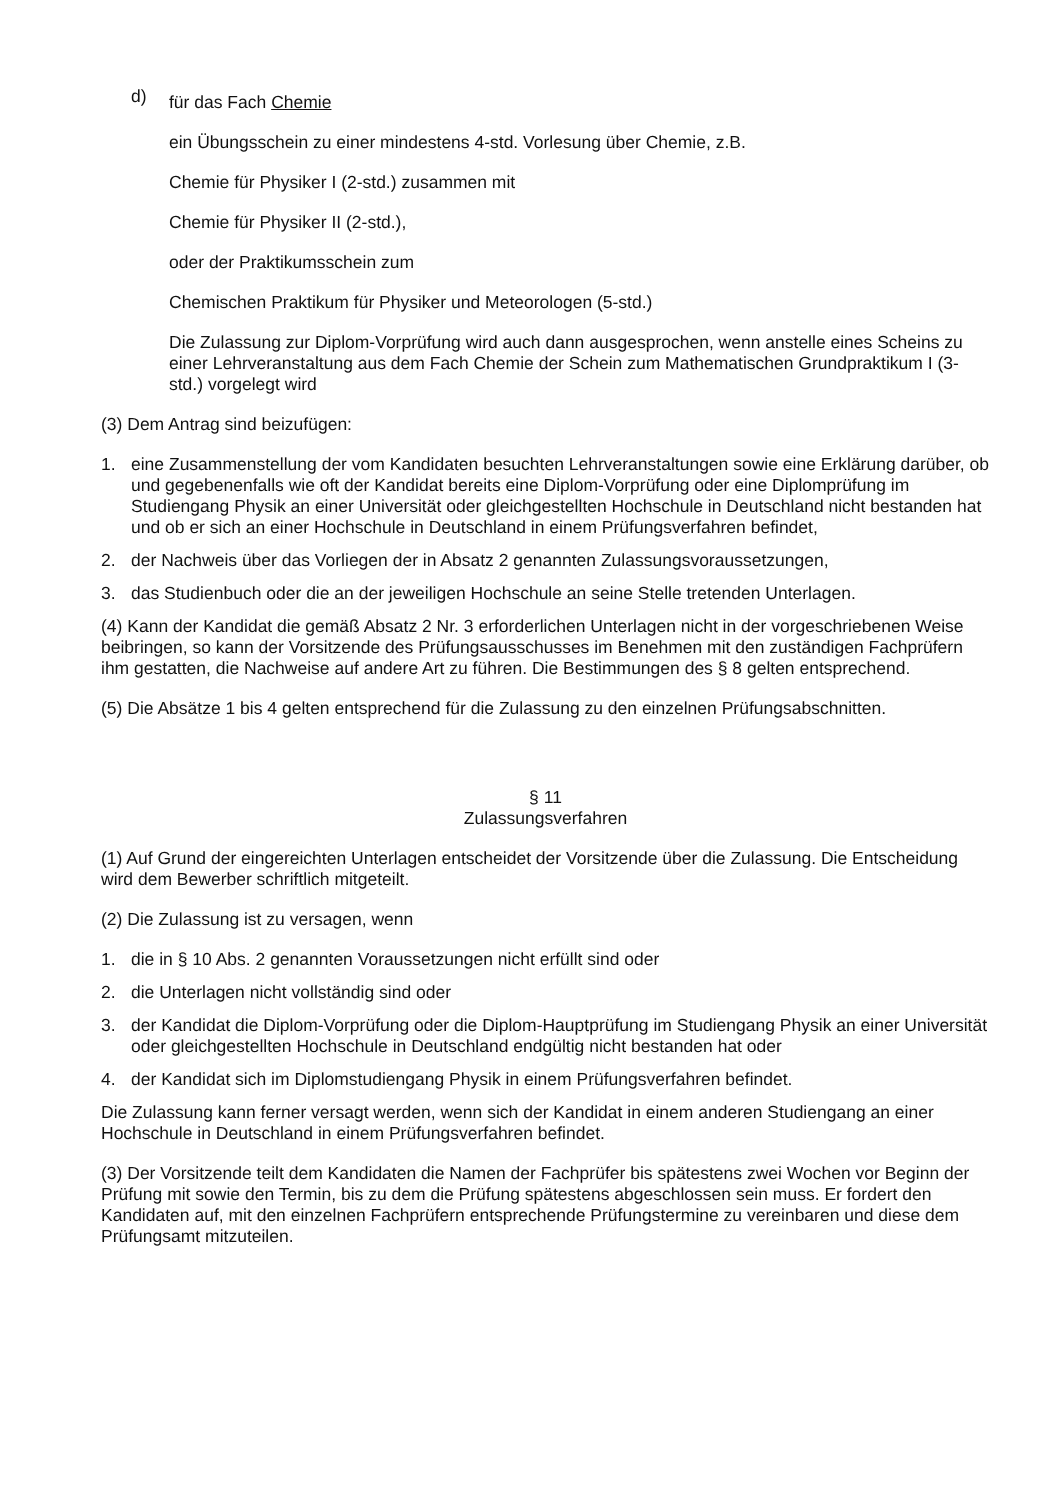d) für das Fach Chemie
ein Übungsschein zu einer mindestens 4-std. Vorlesung über Chemie, z.B.
Chemie für Physiker I (2-std.) zusammen mit
Chemie für Physiker II (2-std.),
oder der Praktikumsschein zum
Chemischen Praktikum für Physiker und Meteorologen (5-std.)
Die Zulassung zur Diplom-Vorprüfung wird auch dann ausgesprochen, wenn anstelle eines Scheins zu einer Lehrveranstaltung aus dem Fach Chemie der Schein zum Mathematischen Grundpraktikum I (3-std.) vorgelegt wird
(3) Dem Antrag sind beizufügen:
1. eine Zusammenstellung der vom Kandidaten besuchten Lehrveranstaltungen sowie eine Erklärung darüber, ob und gegebenenfalls wie oft der Kandidat bereits eine Diplom-Vorprüfung oder eine Diplomprüfung im Studiengang Physik an einer Universität oder gleichgestellten Hochschule in Deutschland nicht bestanden hat und ob er sich an einer Hochschule in Deutschland in einem Prüfungsverfahren befindet,
2. der Nachweis über das Vorliegen der in Absatz 2 genannten Zulassungsvoraussetzungen,
3. das Studienbuch oder die an der jeweiligen Hochschule an seine Stelle tretenden Unterlagen.
(4) Kann der Kandidat die gemäß Absatz 2 Nr. 3 erforderlichen Unterlagen nicht in der vorgeschriebenen Weise beibringen, so kann der Vorsitzende des Prüfungsausschusses im Benehmen mit den zuständigen Fachprüfern ihm gestatten, die Nachweise auf andere Art zu führen. Die Bestimmungen des § 8 gelten entsprechend.
(5) Die Absätze 1 bis 4 gelten entsprechend für die Zulassung zu den einzelnen Prüfungsabschnitten.
§ 11
Zulassungsverfahren
(1) Auf Grund der eingereichten Unterlagen entscheidet der Vorsitzende über die Zulassung. Die Entscheidung wird dem Bewerber schriftlich mitgeteilt.
(2) Die Zulassung ist zu versagen, wenn
1. die in § 10 Abs. 2 genannten Voraussetzungen nicht erfüllt sind oder
2. die Unterlagen nicht vollständig sind oder
3. der Kandidat die Diplom-Vorprüfung oder die Diplom-Hauptprüfung im Studiengang Physik an einer Universität oder gleichgestellten Hochschule in Deutschland endgültig nicht bestanden hat oder
4. der Kandidat sich im Diplomstudiengang Physik in einem Prüfungsverfahren befindet.
Die Zulassung kann ferner versagt werden, wenn sich der Kandidat in einem anderen Studiengang an einer Hochschule in Deutschland in einem Prüfungsverfahren befindet.
(3) Der Vorsitzende teilt dem Kandidaten die Namen der Fachprüfer bis spätestens zwei Wochen vor Beginn der Prüfung mit sowie den Termin, bis zu dem die Prüfung spätestens abgeschlossen sein muss. Er fordert den Kandidaten auf, mit den einzelnen Fachprüfern entsprechende Prüfungstermine zu vereinbaren und diese dem Prüfungsamt mitzuteilen.